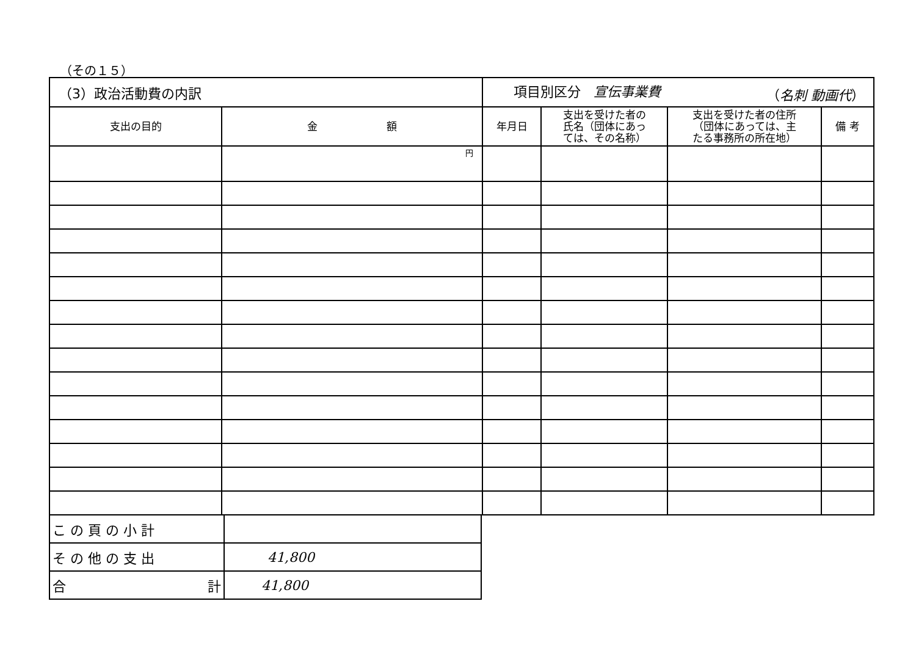（その１５）
| （3）政治活動費の内訳 | | 項目別区分 宣伝事業費 （ 名刺 動画代 ） | | | |
| 支出の目的 | 金 額 | 年月日 | 支出を受けた者の 氏名（団体にあっ ては、その名称） | 支出を受けた者の住所 （団体にあっては、主 たる事務所の所在地） | 備 考 |
| | 円 | | | | |
| こ の 頁 の 小 計 | |
| そ の 他 の 支 出 | 41,800 |
| 合 計 | 41,800 |